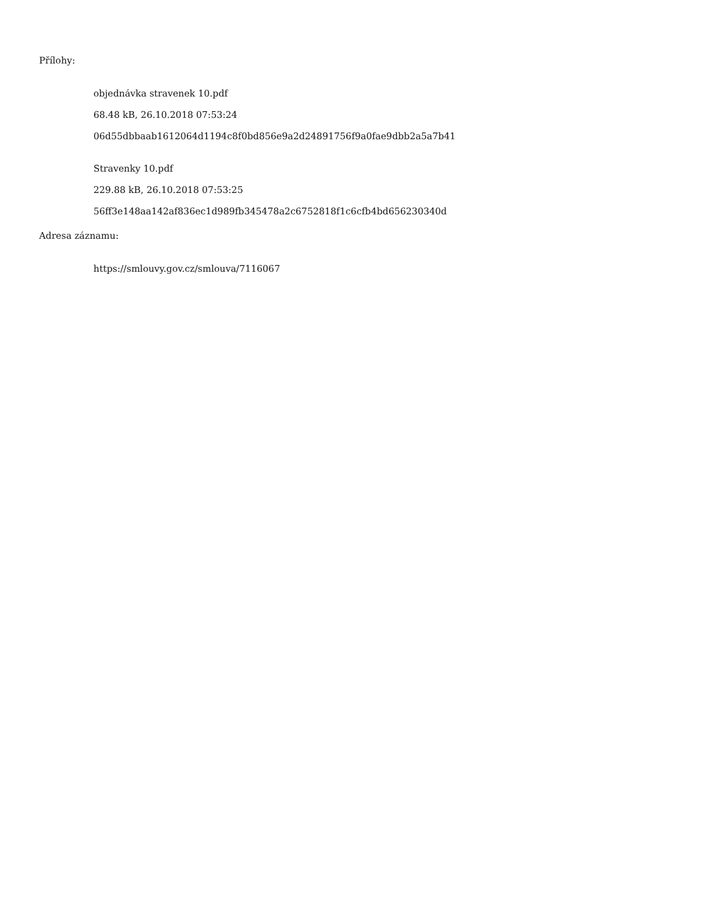Přílohy:
objednávka stravenek 10.pdf
68.48 kB, 26.10.2018 07:53:24
06d55dbbaab1612064d1194c8f0bd856e9a2d24891756f9a0fae9dbb2a5a7b41
Stravenky 10.pdf
229.88 kB, 26.10.2018 07:53:25
56ff3e148aa142af836ec1d989fb345478a2c6752818f1c6cfb4bd656230340d
Adresa záznamu:
https://smlouvy.gov.cz/smlouva/7116067